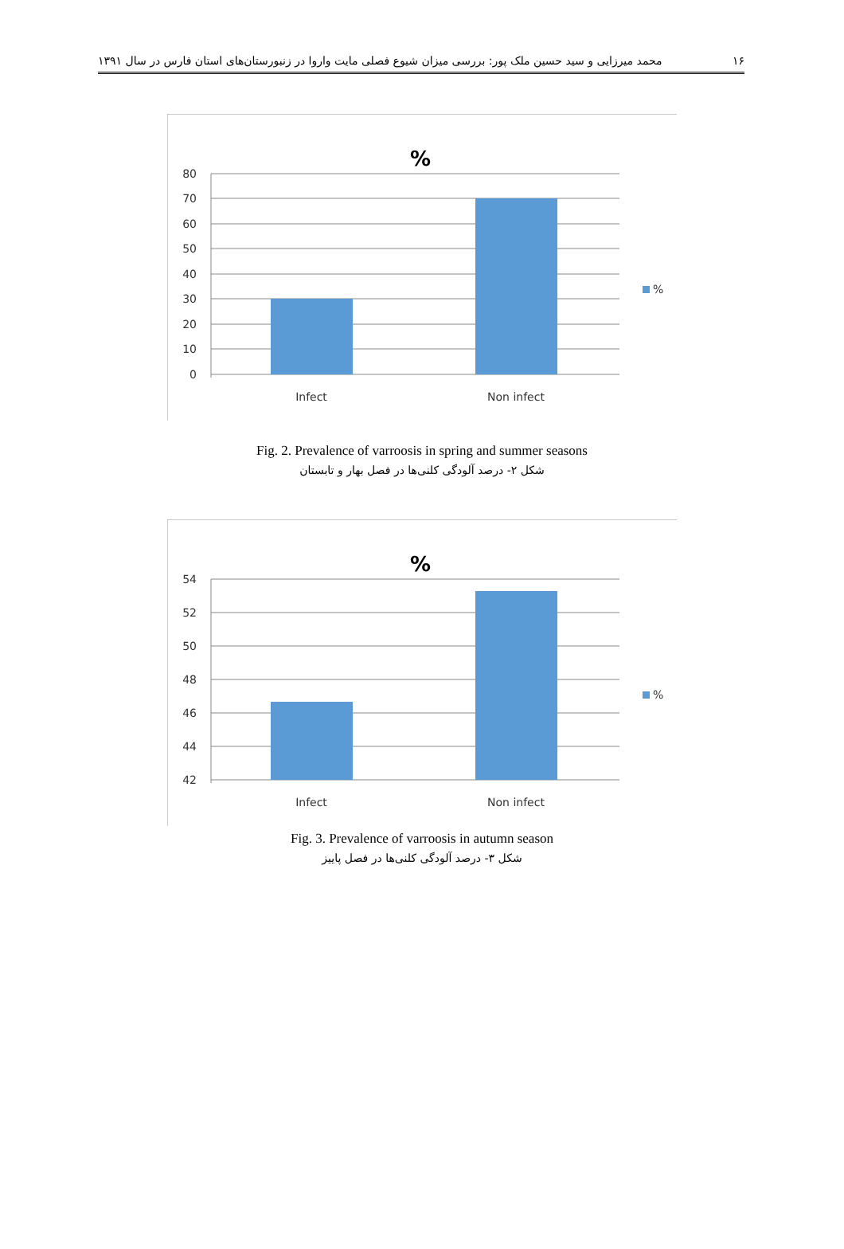۱۶ محمد میرزایی و سید حسین ملک پور: بررسی میزان شیوع فصلی مایت واروا در زنبورستان‌های استان فارس در سال ۱۳۹۱
%
80
70
60
50
40
30
20
10
0
Infect
Non infect
%
Fig. 2. Prevalence of varroosis in spring and summer seasons
شکل ۲- درصد آلودگی کلنی‌ها در فصل بهار و تابستان
%
54
52
50
48
46
44
42
Infect
Non infect
%
Fig. 3. Prevalence of varroosis in autumn season
شکل ۳- درصد آلودگی کلنی‌ها در فصل پاییز